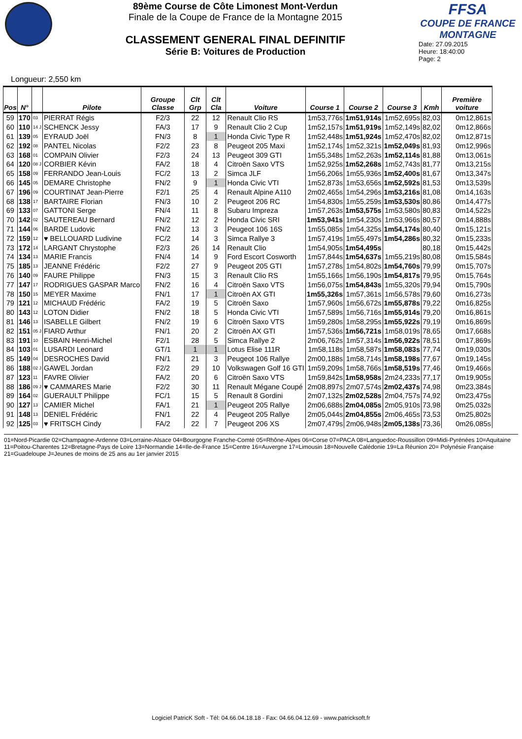89ème Course de Côte Limonest Mont-Verdun
Finale de la Coupe de France de la Montagne 2015
CLASSEMENT GENERAL FINAL DEFINITIF
Série B: Voitures de Production
FFSA
COUPE DE FRANCE MONTAGNE
Date: 27.09.2015
Heure: 18:40:00
Page: 2
Longueur: 2,550 km
| Pos | N° | | Pilote | Groupe Classe | Clt Grp | Clt Cla | Voiture | Course 1 | Course 2 | Course 3 | Kmh | Première voiture |
| --- | --- | --- | --- | --- | --- | --- | --- | --- | --- | --- | --- | --- |
| 59 | 170 | 03 | PIERRAT Régis | F2/3 | 22 | 12 | Renault Clio RS | 1m53,776s | 1m51,914s | 1m52,695s | 82,03 | 0m12,861s |
| 60 | 110 | 14 J | SCHENCK Jessy | FA/3 | 17 | 9 | Renault Clio 2 Cup | 1m52,157s | 1m51,919s | 1m52,149s | 82,02 | 0m12,866s |
| 61 | 139 | 05 | EYRAUD Joël | FN/3 | 8 | 1 | Honda Civic Type R | 1m52,448s | 1m51,924s | 1m52,470s | 82,02 | 0m12,871s |
| 62 | 192 | 08 | PANTEL Nicolas | F2/2 | 23 | 8 | Peugeot 205 Maxi | 1m52,174s | 1m52,321s | 1m52,049s | 81,93 | 0m12,996s |
| 63 | 168 | 01 | COMPAIN Olivier | F2/3 | 24 | 13 | Peugeot 309 GTI | 1m55,348s | 1m52,263s | 1m52,114s | 81,88 | 0m13,061s |
| 64 | 120 | 08 J | CORBIER Kévin | FA/2 | 18 | 4 | Citroën Saxo VTS | 1m52,925s | 1m52,268s | 1m52,743s | 81,77 | 0m13,215s |
| 65 | 158 | 09 | FERRANDO Jean-Louis | FC/2 | 13 | 2 | Simca JLF | 1m56,206s | 1m55,936s | 1m52,400s | 81,67 | 0m13,347s |
| 66 | 145 | 05 | DEMARE Christophe | FN/2 | 9 | 1 | Honda Civic VTI | 1m52,873s | 1m53,656s | 1m52,592s | 81,53 | 0m13,539s |
| 67 | 196 | 09 | COURTINAT Jean-Pierre | F2/1 | 25 | 4 | Renault Alpine A110 | 2m02,465s | 1m54,296s | 1m53,216s | 81,08 | 0m14,163s |
| 68 | 138 | 17 | BARTAIRE Florian | FN/3 | 10 | 2 | Peugeot 206 RC | 1m54,830s | 1m55,259s | 1m53,530s | 80,86 | 0m14,477s |
| 69 | 133 | 07 | GATTONI Serge | FN/4 | 11 | 8 | Subaru Impreza | 1m57,263s | 1m53,575s | 1m53,580s | 80,83 | 0m14,522s |
| 70 | 142 | 02 | SAUTEREAU Bernard | FN/2 | 12 | 2 | Honda Civic SRI | 1m53,941s | 1m54,230s | 1m53,966s | 80,57 | 0m14,888s |
| 71 | 144 | 06 | BARDE Ludovic | FN/2 | 13 | 3 | Peugeot 106 16S | 1m55,085s | 1m54,325s | 1m54,174s | 80,40 | 0m15,121s |
| 72 | 159 | 12 | ♥ BELLOUARD Ludivine | FC/2 | 14 | 3 | Simca Rallye 3 | 1m57,419s | 1m55,497s | 1m54,286s | 80,32 | 0m15,233s |
| 73 | 172 | 14 | LARGANT Chrystophe | F2/3 | 26 | 14 | Renault Clio | 1m54,905s | 1m54,495s | | 80,18 | 0m15,442s |
| 74 | 134 | 13 | MARIE Francis | FN/4 | 14 | 9 | Ford Escort Cosworth | 1m57,844s | 1m54,637s | 1m55,219s | 80,08 | 0m15,584s |
| 75 | 185 | 13 | JEANNE Frédéric | F2/2 | 27 | 9 | Peugeot 205 GTI | 1m57,278s | 1m54,802s | 1m54,760s | 79,99 | 0m15,707s |
| 76 | 140 | 09 | FAURE Philippe | FN/3 | 15 | 3 | Renault Clio RS | 1m55,166s | 1m56,190s | 1m54,817s | 79,95 | 0m15,764s |
| 77 | 147 | 17 | RODRIGUES GASPAR Marco | FN/2 | 16 | 4 | Citroën Saxo VTS | 1m56,075s | 1m54,843s | 1m55,320s | 79,94 | 0m15,790s |
| 78 | 150 | 15 | MEYER Maxime | FN/1 | 17 | 1 | Citroën AX GTI | 1m55,326s | 1m57,361s | 1m56,578s | 79,60 | 0m16,273s |
| 79 | 121 | 12 | MICHAUD Frédéric | FA/2 | 19 | 5 | Citroën Saxo | 1m57,960s | 1m56,672s | 1m55,878s | 79,22 | 0m16,825s |
| 80 | 143 | 12 | LOTON Didier | FN/2 | 18 | 5 | Honda Civic VTI | 1m57,589s | 1m56,716s | 1m55,914s | 79,20 | 0m16,861s |
| 81 | 146 | 13 | ISABELLE Gilbert | FN/2 | 19 | 6 | Citroën Saxo VTS | 1m59,280s | 1m58,295s | 1m55,922s | 79,19 | 0m16,869s |
| 82 | 151 | 05 J | FIARD Arthur | FN/1 | 20 | 2 | Citroën AX GTI | 1m57,536s | 1m56,721s | 1m58,019s | 78,65 | 0m17,668s |
| 83 | 191 | 10 | ESBAIN Henri-Michel | F2/1 | 28 | 5 | Simca Rallye 2 | 2m06,762s | 1m57,314s | 1m56,922s | 78,51 | 0m17,869s |
| 84 | 103 | 01 | LUSARDI Leonard | GT/1 | 1 | 1 | Lotus Elise 111R | 1m58,118s | 1m58,587s | 1m58,083s | 77,74 | 0m19,030s |
| 85 | 149 | 04 | DESROCHES David | FN/1 | 21 | 3 | Peugeot 106 Rallye | 2m00,188s | 1m58,714s | 1m58,198s | 77,67 | 0m19,145s |
| 86 | 188 | 02 J | GAWEL Jordan | F2/2 | 29 | 10 | Volkswagen Golf 16 GTI | 1m59,209s | 1m58,766s | 1m58,519s | 77,46 | 0m19,466s |
| 87 | 123 | 11 | FAVRE Olivier | FA/2 | 20 | 6 | Citroën Saxo VTS | 1m59,842s | 1m58,958s | 2m24,233s | 77,17 | 0m19,905s |
| 88 | 186 | 09 J | ♥ CAMMARES Marie | F2/2 | 30 | 11 | Renault Mégane Coupé | 2m08,897s | 2m07,574s | 2m02,437s | 74,98 | 0m23,384s |
| 89 | 164 | 02 | GUERAULT Philippe | FC/1 | 15 | 5 | Renault 8 Gordini | 2m07,132s | 2m02,528s | 2m04,757s | 74,92 | 0m23,475s |
| 90 | 127 | 13 | CAMIER Michel | FA/1 | 21 | 1 | Peugeot 205 Rallye | 2m06,688s | 2m04,085s | 2m05,910s | 73,98 | 0m25,032s |
| 91 | 148 | 13 | DENIEL Frédéric | FN/1 | 22 | 4 | Peugeot 205 Rallye | 2m05,044s | 2m04,855s | 2m06,465s | 73,53 | 0m25,802s |
| 92 | 125 | 03 | ♥ FRITSCH Cindy | FA/2 | 22 | 7 | Peugeot 206 XS | 2m07,479s | 2m06,948s | 2m05,138s | 73,36 | 0m26,085s |
01=Nord-Picardie 02=Champagne-Ardenne 03=Lorraine-Alsace 04=Bourgogne Franche-Comté 05=Rhône-Alpes 06=Corse 07=PACA 08=Languedoc-Roussillon 09=Midi-Pyrénées 10=Aquitaine 11=Poitou-Charentes 12=Bretagne-Pays de Loire 13=Normandie 14=Ile-de-France 15=Centre 16=Auvergne 17=Limousin 18=Nouvelle Calédonie 19=La Réunion 20= Polynésie Française 21=Guadeloupe J=Jeunes de moins de 25 ans au 1er janvier 2015
Logiciel PatricK Soft - Tél: 04.66.04.18.18 - Fax: 04.66.04.12.69 - www.patricksoft.fr